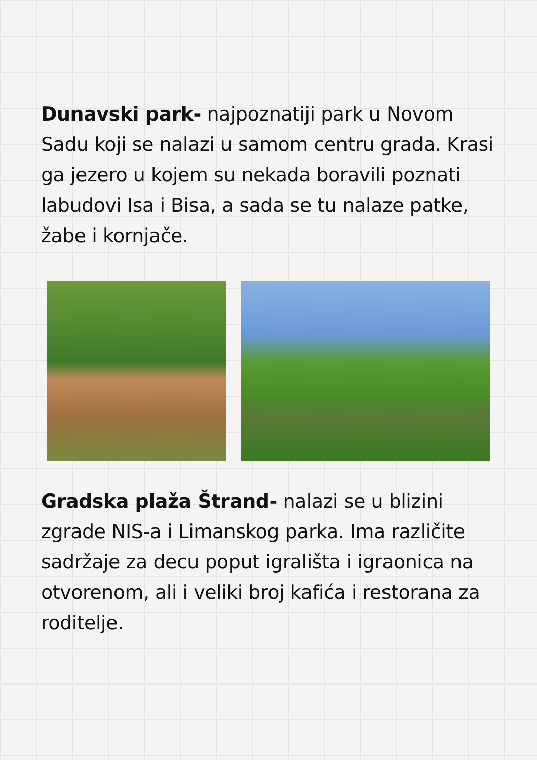Dunavski park- najpoznatiji park u Novom Sadu koji se nalazi u samom centru grada. Krasi ga jezero u kojem su nekada boravili poznati labudovi Isa i Bisa, a sada se tu nalaze patke, žabe i kornjače.
Gradska plaža Štrand- nalazi se u blizini zgrade NIS-a i Limanskog parka. Ima različite sadržaje za decu poput igrališta i igraonica na otvorenom, ali i veliki broj kafića i restorana za roditelje.